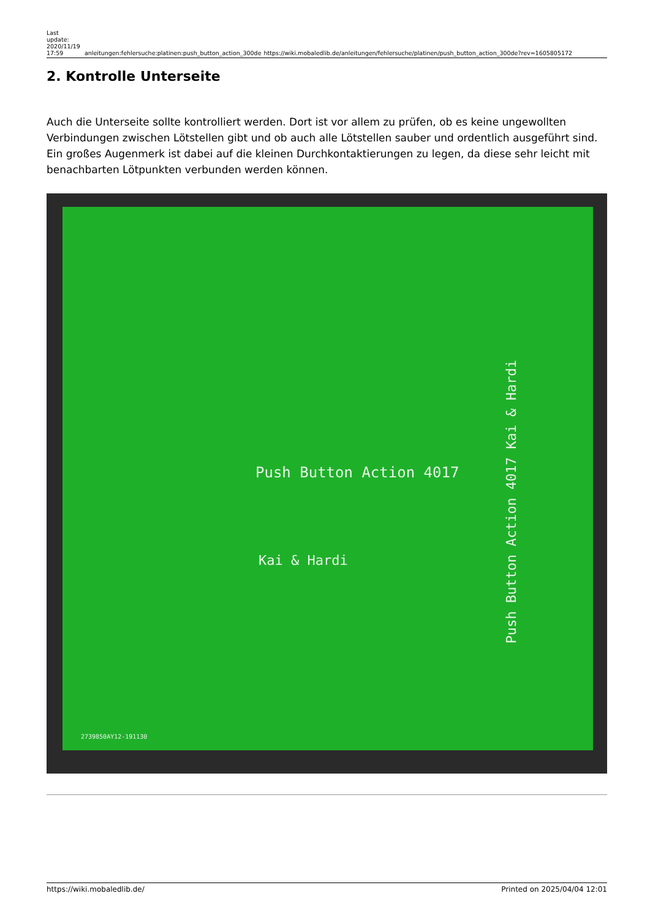Last update: 2020/11/19 17:59
anleitungen:fehlersuche:platinen:push_button_action_300de
https://wiki.mobaledlib.de/anleitungen/fehlersuche/platinen/push_button_action_300de?rev=1605805172
2. Kontrolle Unterseite
Auch die Unterseite sollte kontrolliert werden. Dort ist vor allem zu prüfen, ob es keine ungewollten Verbindungen zwischen Lötstellen gibt und ob auch alle Lötstellen sauber und ordentlich ausgeführt sind.
Ein großes Augenmerk ist dabei auf die kleinen Durchkontaktierungen zu legen, da diese sehr leicht mit benachbarten Lötpunkten verbunden werden können.
Push Button Action 4017
Kai & Hardi
Push Button Action 4017 Kai & Hardi
2739850AY12-191130
https://wiki.mobaledlib.de/ Printed on 2025/04/04 12:01